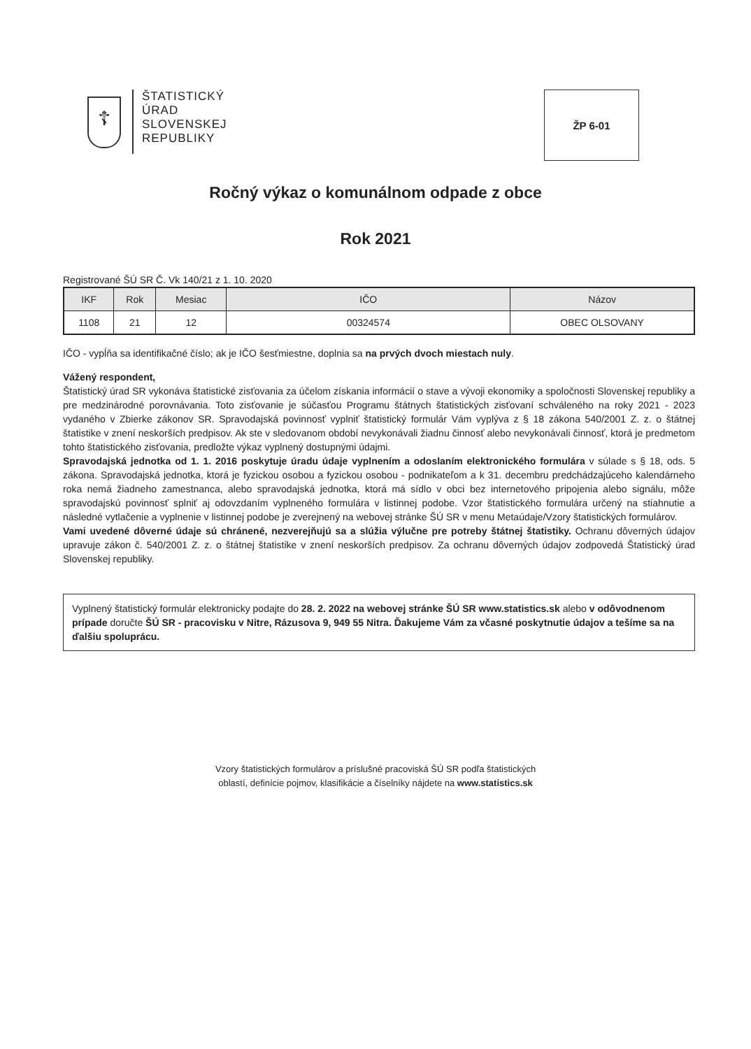☦
ŠTATISTICKÝ
ÚRAD
SLOVENSKEJ
REPUBLIKY
ŽP 6-01
Ročný výkaz o komunálnom odpade z obce
Rok 2021
Registrované ŠÚ SR Č. Vk 140/21 z 1. 10. 2020
| IKF | Rok | Mesiac | IČO | Názov |
| --- | --- | --- | --- | --- |
| 1108 | 21 | 12 | 00324574 | OBEC OLSOVANY |
IČO - vypĺňa sa identifikačné číslo; ak je IČO šesťmiestne, doplnia sa na prvých dvoch miestach nuly.
Vážený respondent,
Štatistický úrad SR vykonáva štatistické zisťovania za účelom získania informácií o stave a vývoji ekonomiky a spoločnosti Slovenskej republiky a pre medzinárodné porovnávania. Toto zisťovanie je súčasťou Programu štátnych štatistických zisťovaní schváleného na roky 2021 - 2023 vydaného v Zbierke zákonov SR. Spravodajská povinnosť vyplniť štatistický formulár Vám vyplýva z § 18 zákona 540/2001 Z. z. o štátnej štatistike v znení neskorších predpisov. Ak ste v sledovanom období nevykonávali žiadnu činnosť alebo nevykonávali činnosť, ktorá je predmetom tohto štatistického zisťovania, predložte výkaz vyplnený dostupnými údajmi.
Spravodajská jednotka od 1. 1. 2016 poskytuje úradu údaje vyplnením a odoslaním elektronického formulára v súlade s § 18, ods. 5 zákona. Spravodajská jednotka, ktorá je fyzickou osobou a fyzickou osobou - podnikateľom a k 31. decembru predchádzajúceho kalendárneho roka nemá žiadneho zamestnanca, alebo spravodajská jednotka, ktorá má sídlo v obci bez internetového pripojenia alebo signálu, môže spravodajskú povinnosť splniť aj odovzdaním vyplneného formulára v listinnej podobe. Vzor štatistického formulára určený na stiahnutie a následné vytlačenie a vyplnenie v listinnej podobe je zverejnený na webovej stránke ŠÚ SR v menu Metaúdaje/Vzory štatistických formulárov.
Vami uvedené dôverné údaje sú chránené, nezverejňujú sa a slúžia výlučne pre potreby štátnej štatistiky. Ochranu dôverných údajov upravuje zákon č. 540/2001 Z. z. o štátnej štatistike v znení neskorších predpisov. Za ochranu dôverných údajov zodpovedá Štatistický úrad Slovenskej republiky.
Vyplnený štatistický formulár elektronicky podajte do 28. 2. 2022 na webovej stránke ŠÚ SR www.statistics.sk alebo v odôvodnenom prípade doručte ŠÚ SR - pracovisku v Nitre, Rázusova 9, 949 55 Nitra. Ďakujeme Vám za včasné poskytnutie údajov a tešíme sa na ďalšiu spoluprácu.
Vzory štatistických formulárov a príslušné pracoviská ŠÚ SR podľa štatistických
oblastí, definície pojmov, klasifikácie a číselníky nájdete na www.statistics.sk